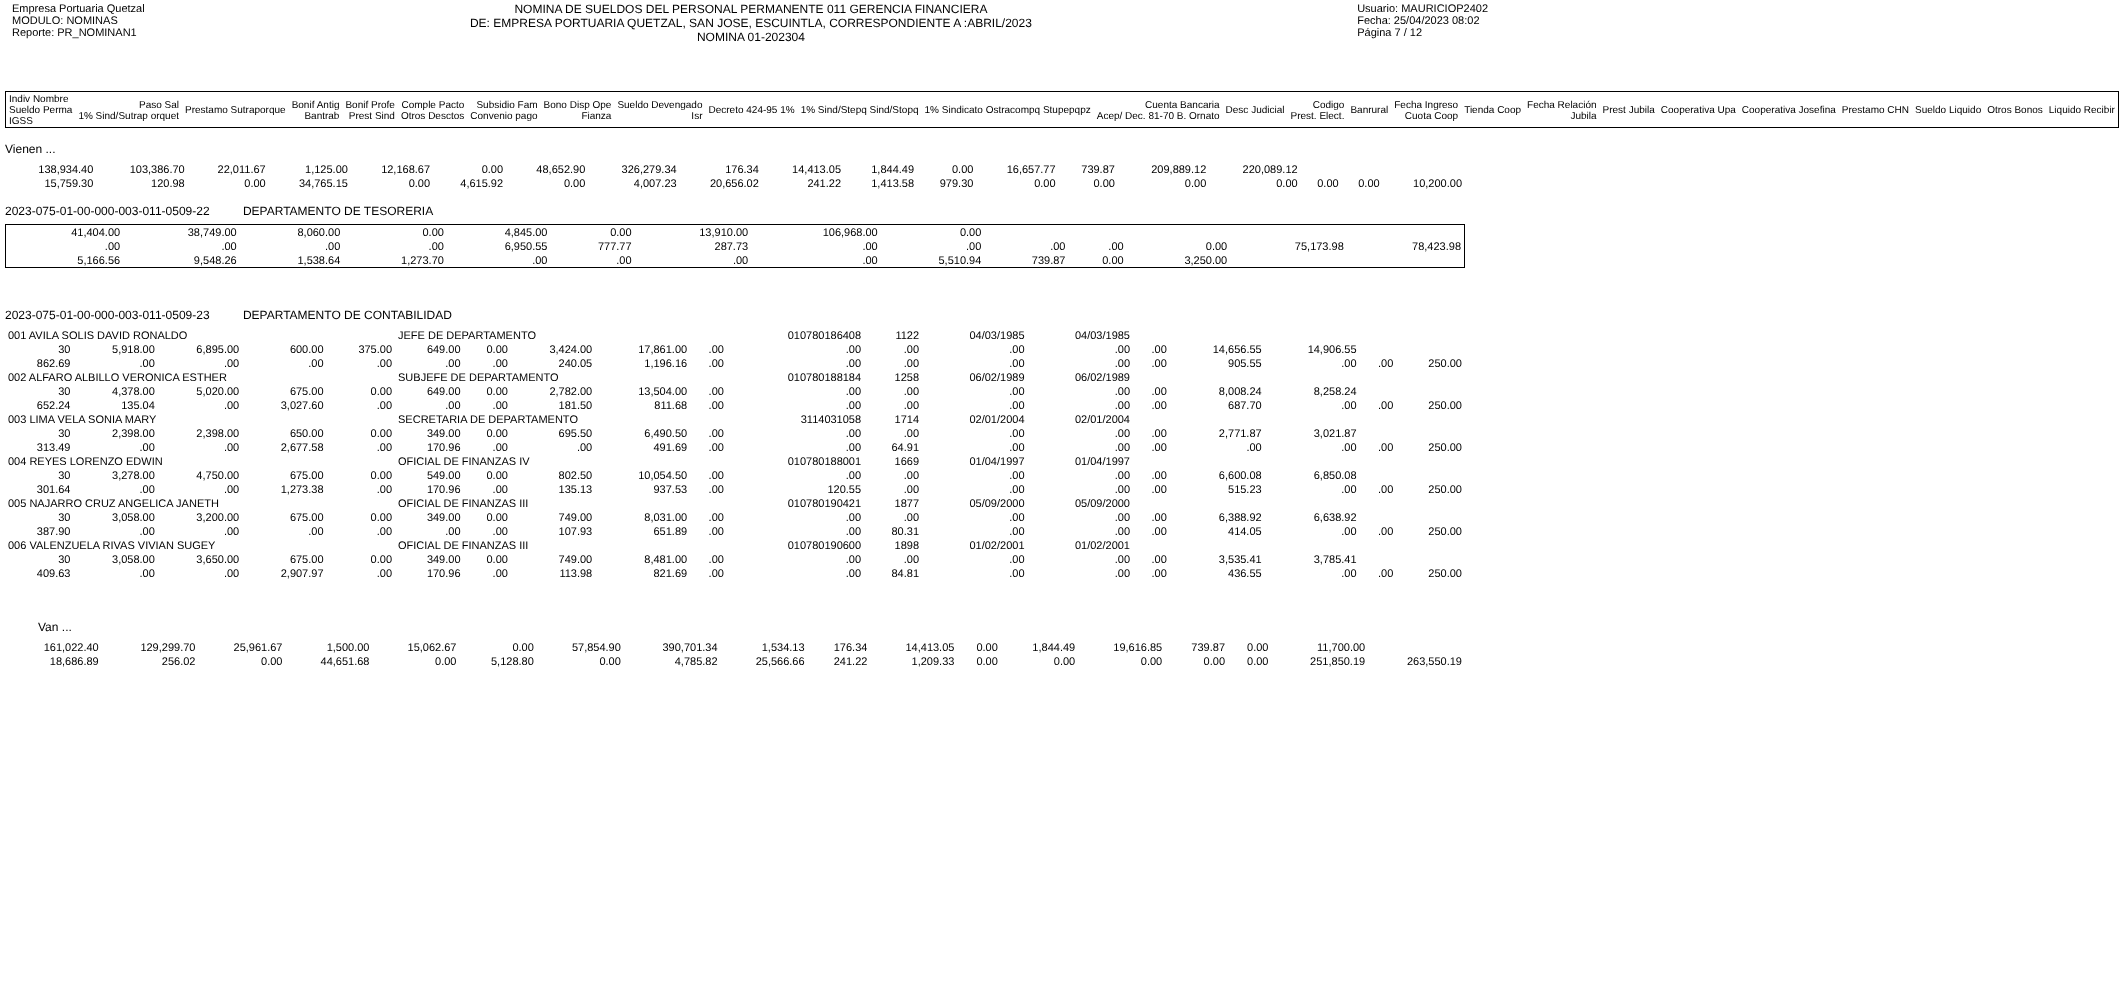Empresa Portuaria Quetzal
MODULO: NOMINAS
Reporte: PR_NOMINAN1
NOMINA DE SUELDOS DEL PERSONAL PERMANENTE 011 GERENCIA FINANCIERA
DE: EMPRESA PORTUARIA QUETZAL, SAN JOSE, ESCUINTLA, CORRESPONDIENTE A :ABRIL/2023
NOMINA 01-202304
Usuario: MAURICIOP2402
Fecha: 25/04/2023 08:02
Página 7 / 12
| Indiv Nombre Sueldo Perma IGSS | Paso Sal 1% Sind/Sutrap orquet | Prestamo Sutraporque | Bonif Antig Bantrab | Bonif Profe Prest Sind | Comple Pacto Otros Desctos | Subsidio Fam Convenio pago | Bono Disp Ope Fianza | Sueldo Devengado Isr | Decreto 424-95 1% | 1% Sind/Stepq Sind/Stopq | 1% Sindicato Ostracompq Stupepqpz | Cuenta Bancaria Acep/ Dec. 81-70 B. Ornato | Desc Judicial | Codigo Prest. Elect. | Banrural | Fecha Ingreso Cuota Coop | Tienda Coop | Fecha Relación Jubila | Prest Jubila | Cooperativa Upa | Cooperativa Josefina | Prestamo CHN | Sueldo Liquido | Otros Bonos | Liquido Recibir |
| --- | --- | --- | --- | --- | --- | --- | --- | --- | --- | --- | --- | --- | --- | --- | --- | --- | --- | --- | --- | --- | --- | --- | --- | --- | --- |
Vienen ...
| 138,934.40 | 103,386.70 | 22,011.67 | 1,125.00 | 12,168.67 | 0.00 | 48,652.90 | 326,279.34 | 176.34 | 14,413.05 | 1,844.49 | 0.00 | 16,657.77 | 739.87 | 209,889.12 | 220,089.12 | | | |
| 15,759.30 | 120.98 | 0.00 | 34,765.15 | 0.00 | 4,615.92 | 0.00 | 4,007.23 | 20,656.02 | 241.22 | 1,413.58 | 979.30 | 0.00 | 0.00 | 0.00 | 0.00 | 0.00 | 0.00 | 10,200.00 |
2023-075-01-00-000-003-011-0509-22 DEPARTAMENTO DE TESORERIA
| 41,404.00 | 38,749.00 | 8,060.00 | 0.00 | 4,845.00 | 0.00 | 13,910.00 | 106,968.00 | 0.00 | | | | | |
| .00 | .00 | .00 | .00 | 6,950.55 | 777.77 | 287.73 | .00 | .00 | .00 | .00 | 0.00 | 75,173.98 | 78,423.98 |
| 5,166.56 | 9,548.26 | 1,538.64 | 1,273.70 | .00 | .00 | .00 | .00 | 5,510.94 | 739.87 | 0.00 | 3,250.00 | | |
2023-075-01-00-000-003-011-0509-23 DEPARTAMENTO DE CONTABILIDAD
| 001 AVILA SOLIS DAVID RONALDO | | | | | JEFE DE DEPARTAMENTO | | | | | 010780186408 | 1122 | 04/03/1985 | 04/03/1985 | | | | | |
| 30 | 5,918.00 | 6,895.00 | 600.00 | 375.00 | 649.00 | 0.00 | 3,424.00 | 17,861.00 | .00 | .00 | .00 | .00 | .00 | .00 | 14,656.55 | 14,906.55 | | |
| 862.69 | .00 | .00 | .00 | .00 | .00 | .00 | 240.05 | 1,196.16 | .00 | .00 | .00 | .00 | .00 | .00 | 905.55 | .00 | .00 | 250.00 |
| 002 ALFARO ALBILLO VERONICA ESTHER | | | | | SUBJEFE DE DEPARTAMENTO | | | | | 010780188184 | 1258 | 06/02/1989 | 06/02/1989 | | | | | |
| 30 | 4,378.00 | 5,020.00 | 675.00 | 0.00 | 649.00 | 0.00 | 2,782.00 | 13,504.00 | .00 | .00 | .00 | .00 | .00 | .00 | 8,008.24 | 8,258.24 | | |
| 652.24 | 135.04 | .00 | 3,027.60 | .00 | .00 | .00 | 181.50 | 811.68 | .00 | .00 | .00 | .00 | .00 | .00 | 687.70 | .00 | .00 | 250.00 |
| 003 LIMA VELA SONIA MARY | | | | | SECRETARIA DE DEPARTAMENTO | | | | | 3114031058 | 1714 | 02/01/2004 | 02/01/2004 | | | | | |
| 30 | 2,398.00 | 2,398.00 | 650.00 | 0.00 | 349.00 | 0.00 | 695.50 | 6,490.50 | .00 | .00 | .00 | .00 | .00 | .00 | 2,771.87 | 3,021.87 | | |
| 313.49 | .00 | .00 | 2,677.58 | .00 | 170.96 | .00 | .00 | 491.69 | .00 | .00 | 64.91 | .00 | .00 | .00 | .00 | .00 | .00 | 250.00 |
| 004 REYES LORENZO EDWIN | | | | | OFICIAL DE FINANZAS IV | | | | | 010780188001 | 1669 | 01/04/1997 | 01/04/1997 | | | | | |
| 30 | 3,278.00 | 4,750.00 | 675.00 | 0.00 | 549.00 | 0.00 | 802.50 | 10,054.50 | .00 | .00 | .00 | .00 | .00 | .00 | 6,600.08 | 6,850.08 | | |
| 301.64 | .00 | .00 | 1,273.38 | .00 | 170.96 | .00 | 135.13 | 937.53 | .00 | 120.55 | .00 | .00 | .00 | .00 | 515.23 | .00 | .00 | 250.00 |
| 005 NAJARRO CRUZ ANGELICA JANETH | | | | | OFICIAL DE FINANZAS III | | | | | 010780190421 | 1877 | 05/09/2000 | 05/09/2000 | | | | | |
| 30 | 3,058.00 | 3,200.00 | 675.00 | 0.00 | 349.00 | 0.00 | 749.00 | 8,031.00 | .00 | .00 | .00 | .00 | .00 | .00 | 6,388.92 | 6,638.92 | | |
| 387.90 | .00 | .00 | .00 | .00 | .00 | .00 | 107.93 | 651.89 | .00 | .00 | 80.31 | .00 | .00 | .00 | 414.05 | .00 | .00 | 250.00 |
| 006 VALENZUELA RIVAS VIVIAN SUGEY | | | | | OFICIAL DE FINANZAS III | | | | | 010780190600 | 1898 | 01/02/2001 | 01/02/2001 | | | | | |
| 30 | 3,058.00 | 3,650.00 | 675.00 | 0.00 | 349.00 | 0.00 | 749.00 | 8,481.00 | .00 | .00 | .00 | .00 | .00 | .00 | 3,535.41 | 3,785.41 | | |
| 409.63 | .00 | .00 | 2,907.97 | .00 | 170.96 | .00 | 113.98 | 821.69 | .00 | .00 | 84.81 | .00 | .00 | .00 | 436.55 | .00 | .00 | 250.00 |
Van ...
| 161,022.40 | 129,299.70 | 25,961.67 | 1,500.00 | 15,062.67 | 0.00 | 57,854.90 | 390,701.34 | 1,534.13 | 176.34 | 14,413.05 | 0.00 | 1,844.49 | 19,616.85 | 739.87 | 0.00 | 11,700.00 | |
| 18,686.89 | 256.02 | 0.00 | 44,651.68 | 0.00 | 5,128.80 | 0.00 | 4,785.82 | 25,566.66 | 241.22 | 1,209.33 | 0.00 | 0.00 | 0.00 | 0.00 | 0.00 | 251,850.19 | 263,550.19 |